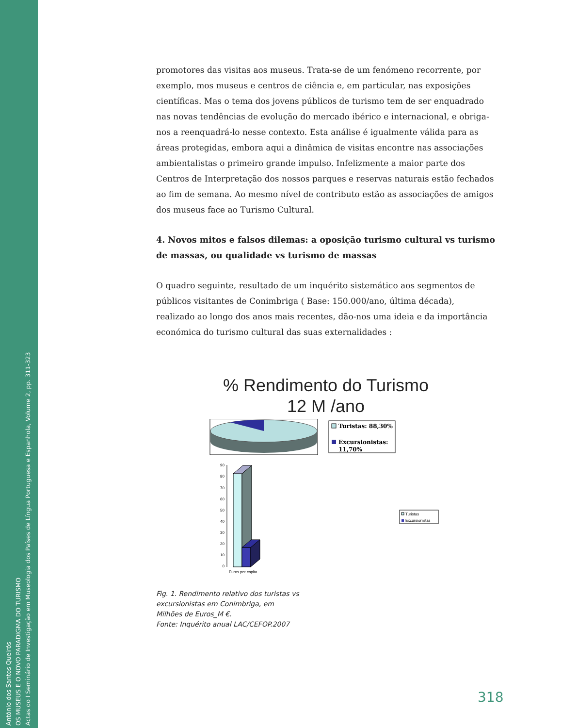António dos Santos Queirós
OS MUSEUS E O NOVO PARADIGMA DO TURISMO
Actas do I Seminário de Investigação em Museologia dos Países de Língua Portuguesa e Espanhola, Volume 2, pp. 311-323
promotores das visitas aos museus. Trata-se de um fenómeno recorrente, por exemplo, mos museus e centros de ciência e, em particular, nas exposições científicas. Mas o tema dos jovens públicos de turismo tem de ser enquadrado nas novas tendências de evolução do mercado ibérico e internacional, e obriga-nos a reenquadrá-lo nesse contexto. Esta análise é igualmente válida para as áreas protegidas, embora aqui a dinâmica de visitas encontre nas associações ambientalistas o primeiro grande impulso. Infelizmente a maior parte dos Centros de Interpretação dos nossos parques e reservas naturais estão fechados ao fim de semana. Ao mesmo nível de contributo estão as associações de amigos dos museus face ao Turismo Cultural.
4. Novos mitos e falsos dilemas: a oposição turismo cultural vs turismo de massas, ou qualidade vs turismo de massas
O quadro seguinte, resultado de um inquérito sistemático aos segmentos de públicos visitantes de Conimbriga ( Base: 150.000/ano, última década), realizado ao longo dos anos mais recentes, dão-nos uma ideia e da importância económica do turismo cultural das suas externalidades :
% Rendimento do Turismo
12 M /ano
Turistas: 88,30%
Excursionistas:
11,70%
90
80
70
60
50
40
30
20
10
0
Euros per capita
Turistas
Excursionistas
Fig. 1. Rendimento relativo dos turistas vs excursionistas em Conimbriga, em Milhões de Euros_M €.
Fonte: Inquérito anual LAC/CEFOP.2007
318